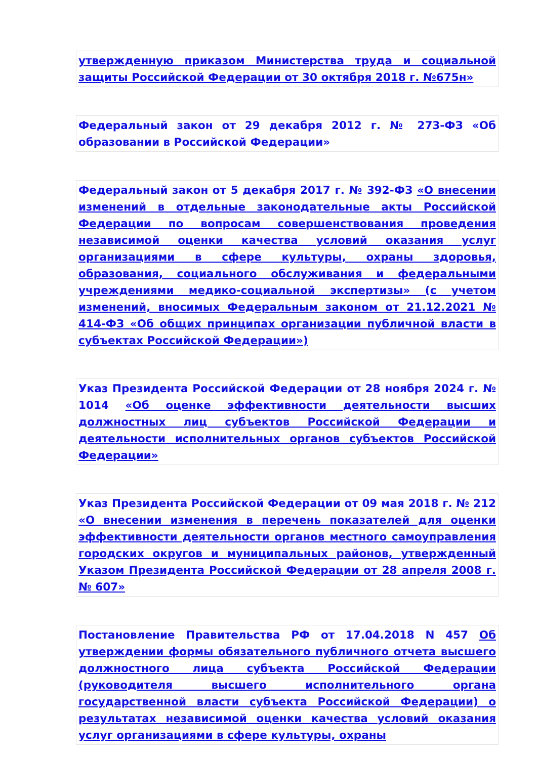утвержденную приказом Министерства труда и социальной защиты Российской Федерации от 30 октября 2018 г. №675н»
Федеральный закон от 29 декабря 2012 г. № 273-ФЗ «Об образовании в Российской Федерации»
Федеральный закон от 5 декабря 2017 г. № 392-ФЗ «О внесении изменений в отдельные законодательные акты Российской Федерации по вопросам совершенствования проведения независимой оценки качества условий оказания услуг организациями в сфере культуры, охраны здоровья, образования, социального обслуживания и федеральными учреждениями медико-социальной экспертизы» (с учетом изменений, вносимых Федеральным законом от 21.12.2021 № 414-ФЗ «Об общих принципах организации публичной власти в субъектах Российской Федерации»)
Указ Президента Российской Федерации от 28 ноября 2024 г. № 1014 «Об оценке эффективности деятельности высших должностных лиц субъектов Российской Федерации и деятельности исполнительных органов субъектов Российской Федерации»
Указ Президента Российской Федерации от 09 мая 2018 г. № 212 «О внесении изменения в перечень показателей для оценки эффективности деятельности органов местного самоуправления городских округов и муниципальных районов, утвержденный Указом Президента Российской Федерации от 28 апреля 2008 г. № 607»
Постановление Правительства РФ от 17.04.2018 N 457 Об утверждении формы обязательного публичного отчета высшего должностного лица субъекта Российской Федерации (руководителя высшего исполнительного органа государственной власти субъекта Российской Федерации) о результатах независимой оценки качества условий оказания услуг организациями в сфере культуры, охраны